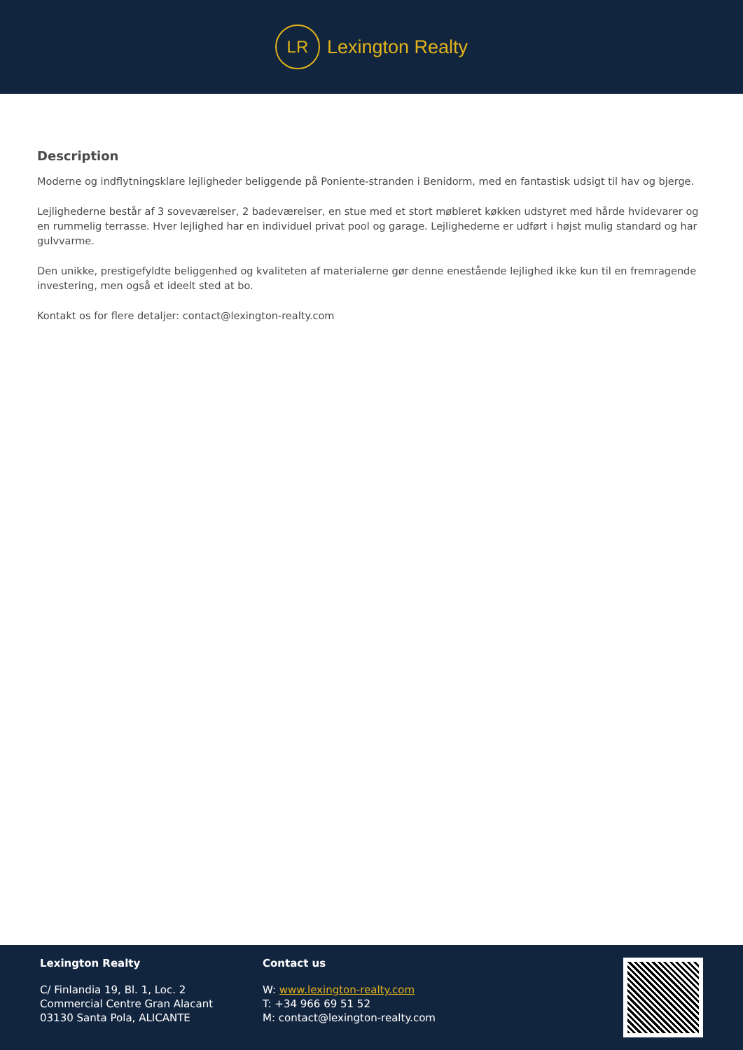LR
Lexington Realty
Description
Moderne og indflytningsklare lejligheder beliggende på Poniente-stranden i Benidorm, med en fantastisk udsigt til hav og bjerge.
Lejlighederne består af 3 soveværelser, 2 badeværelser, en stue med et stort møbleret køkken udstyret med hårde hvidevarer og en rummelig terrasse. Hver lejlighed har en individuel privat pool og garage. Lejlighederne er udført i højst mulig standard og har gulvvarme.
Den unikke, prestigefyldte beliggenhed og kvaliteten af materialerne gør denne enestående lejlighed ikke kun til en fremragende investering, men også et ideelt sted at bo.
Kontakt os for flere detaljer: contact@lexington-realty.com
Lexington Realty
C/ Finlandia 19, Bl. 1, Loc. 2
Commercial Centre Gran Alacant
03130 Santa Pola, ALICANTE
Contact us
W: www.lexington-realty.com
T: +34 966 69 51 52
M: contact@lexington-realty.com